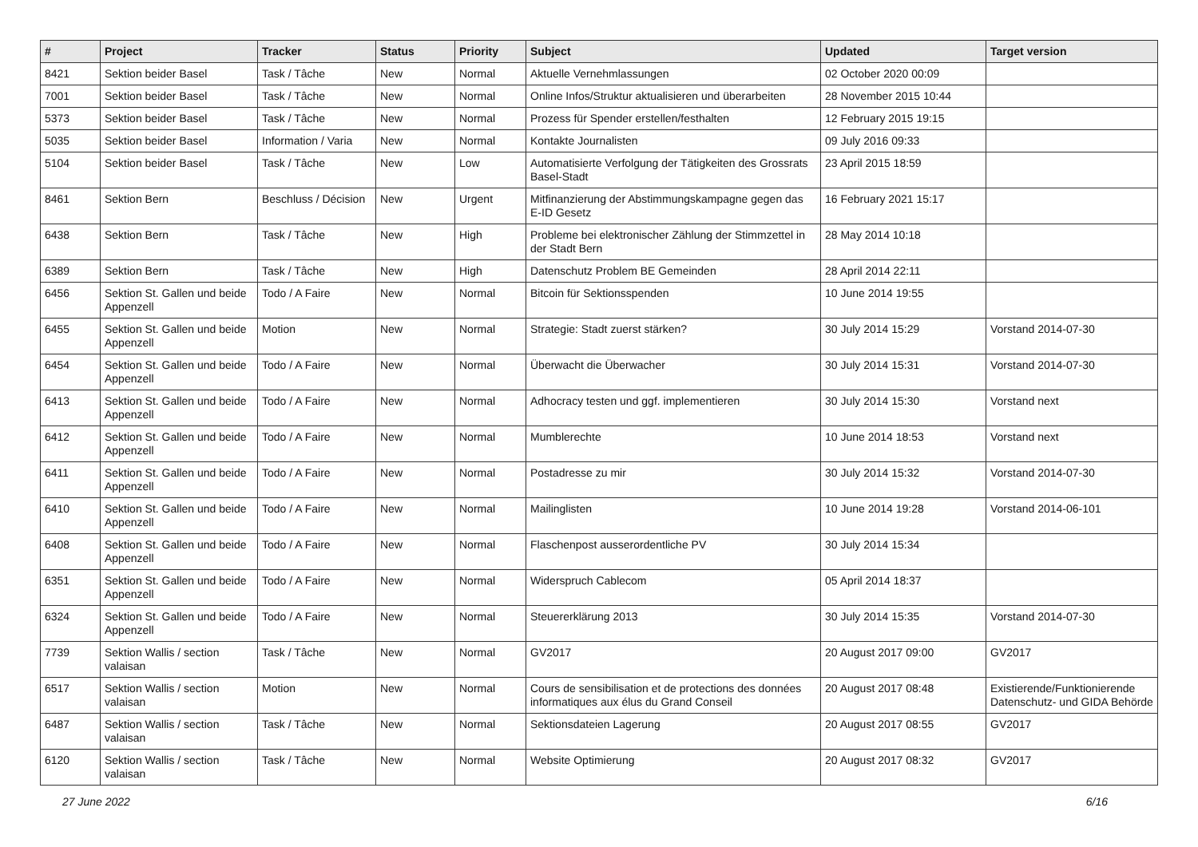| # | Project | Tracker | Status | Priority | Subject | Updated | Target version |
| --- | --- | --- | --- | --- | --- | --- | --- |
| 8421 | Sektion beider Basel | Task / Tâche | New | Normal | Aktuelle Vernehmlassungen | 02 October 2020 00:09 | |
| 7001 | Sektion beider Basel | Task / Tâche | New | Normal | Online Infos/Struktur aktualisieren und überarbeiten | 28 November 2015 10:44 | |
| 5373 | Sektion beider Basel | Task / Tâche | New | Normal | Prozess für Spender erstellen/festhalten | 12 February 2015 19:15 | |
| 5035 | Sektion beider Basel | Information / Varia | New | Normal | Kontakte Journalisten | 09 July 2016 09:33 | |
| 5104 | Sektion beider Basel | Task / Tâche | New | Low | Automatisierte Verfolgung der Tätigkeiten des Grossrats Basel-Stadt | 23 April 2015 18:59 | |
| 8461 | Sektion Bern | Beschluss / Décision | New | Urgent | Mitfinanzierung der Abstimmungskampagne gegen das E-ID Gesetz | 16 February 2021 15:17 | |
| 6438 | Sektion Bern | Task / Tâche | New | High | Probleme bei elektronischer Zählung der Stimmzettel in der Stadt Bern | 28 May 2014 10:18 | |
| 6389 | Sektion Bern | Task / Tâche | New | High | Datenschutz Problem BE Gemeinden | 28 April 2014 22:11 | |
| 6456 | Sektion St. Gallen und beide Appenzell | Todo / A Faire | New | Normal | Bitcoin für Sektionsspenden | 10 June 2014 19:55 | |
| 6455 | Sektion St. Gallen und beide Appenzell | Motion | New | Normal | Strategie: Stadt zuerst stärken? | 30 July 2014 15:29 | Vorstand 2014-07-30 |
| 6454 | Sektion St. Gallen und beide Appenzell | Todo / A Faire | New | Normal | Überwacht die Überwacher | 30 July 2014 15:31 | Vorstand 2014-07-30 |
| 6413 | Sektion St. Gallen und beide Appenzell | Todo / A Faire | New | Normal | Adhocracy testen und ggf. implementieren | 30 July 2014 15:30 | Vorstand next |
| 6412 | Sektion St. Gallen und beide Appenzell | Todo / A Faire | New | Normal | Mumblerechte | 10 June 2014 18:53 | Vorstand next |
| 6411 | Sektion St. Gallen und beide Appenzell | Todo / A Faire | New | Normal | Postadresse zu mir | 30 July 2014 15:32 | Vorstand 2014-07-30 |
| 6410 | Sektion St. Gallen und beide Appenzell | Todo / A Faire | New | Normal | Mailinglisten | 10 June 2014 19:28 | Vorstand 2014-06-101 |
| 6408 | Sektion St. Gallen und beide Appenzell | Todo / A Faire | New | Normal | Flaschenpost ausserordentliche PV | 30 July 2014 15:34 | |
| 6351 | Sektion St. Gallen und beide Appenzell | Todo / A Faire | New | Normal | Widerspruch Cablecom | 05 April 2014 18:37 | |
| 6324 | Sektion St. Gallen und beide Appenzell | Todo / A Faire | New | Normal | Steuererklärung 2013 | 30 July 2014 15:35 | Vorstand 2014-07-30 |
| 7739 | Sektion Wallis / section valaisan | Task / Tâche | New | Normal | GV2017 | 20 August 2017 09:00 | GV2017 |
| 6517 | Sektion Wallis / section valaisan | Motion | New | Normal | Cours de sensibilisation et de protections des données informatiques aux élus du Grand Conseil | 20 August 2017 08:48 | Existierende/Funktionierende Datenschutz- und GIDA Behörde |
| 6487 | Sektion Wallis / section valaisan | Task / Tâche | New | Normal | Sektionsdateien Lagerung | 20 August 2017 08:55 | GV2017 |
| 6120 | Sektion Wallis / section valaisan | Task / Tâche | New | Normal | Website Optimierung | 20 August 2017 08:32 | GV2017 |
27 June 2022 6/16